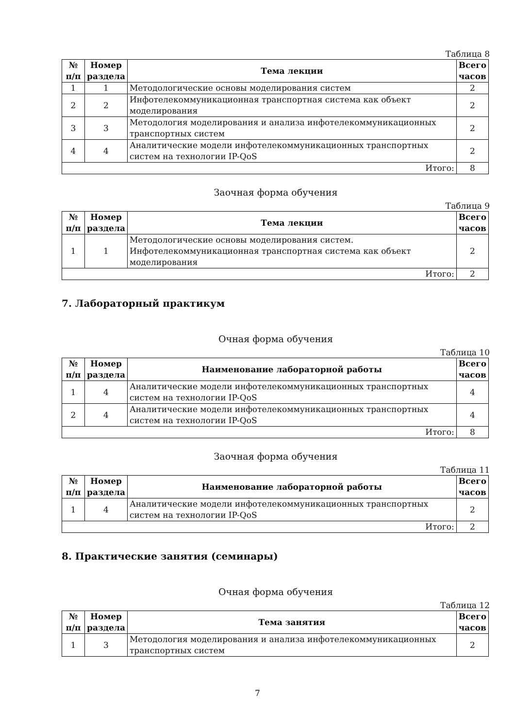Таблица 8
| № п/п | Номер раздела | Тема лекции | Всего часов |
| --- | --- | --- | --- |
| 1 | 1 | Методологические основы моделирования систем | 2 |
| 2 | 2 | Инфотелекоммуникационная транспортная система как объект моделирования | 2 |
| 3 | 3 | Методология моделирования и анализа инфотелекоммуникационных транспортных систем | 2 |
| 4 | 4 | Аналитические модели инфотелекоммуникационных транспортных систем на технологии IP-QoS | 2 |
| Итого: | | | 8 |
Заочная форма обучения
Таблица 9
| № п/п | Номер раздела | Тема лекции | Всего часов |
| --- | --- | --- | --- |
| 1 | 1 | Методологические основы моделирования систем. Инфотелекоммуникационная транспортная система как объект моделирования | 2 |
| Итого: | | | 2 |
7. Лабораторный практикум
Очная форма обучения
Таблица 10
| № п/п | Номер раздела | Наименование лабораторной работы | Всего часов |
| --- | --- | --- | --- |
| 1 | 4 | Аналитические модели инфотелекоммуникационных транспортных систем на технологии IP-QoS | 4 |
| 2 | 4 | Аналитические модели инфотелекоммуникационных транспортных систем на технологии IP-QoS | 4 |
| Итого: | | | 8 |
Заочная форма обучения
Таблица 11
| № п/п | Номер раздела | Наименование лабораторной работы | Всего часов |
| --- | --- | --- | --- |
| 1 | 4 | Аналитические модели инфотелекоммуникационных транспортных систем на технологии IP-QoS | 2 |
| Итого: | | | 2 |
8. Практические занятия (семинары)
Очная форма обучения
Таблица 12
| № п/п | Номер раздела | Тема занятия | Всего часов |
| --- | --- | --- | --- |
| 1 | 3 | Методология моделирования и анализа инфотелекоммуникационных транспортных систем | 2 |
7